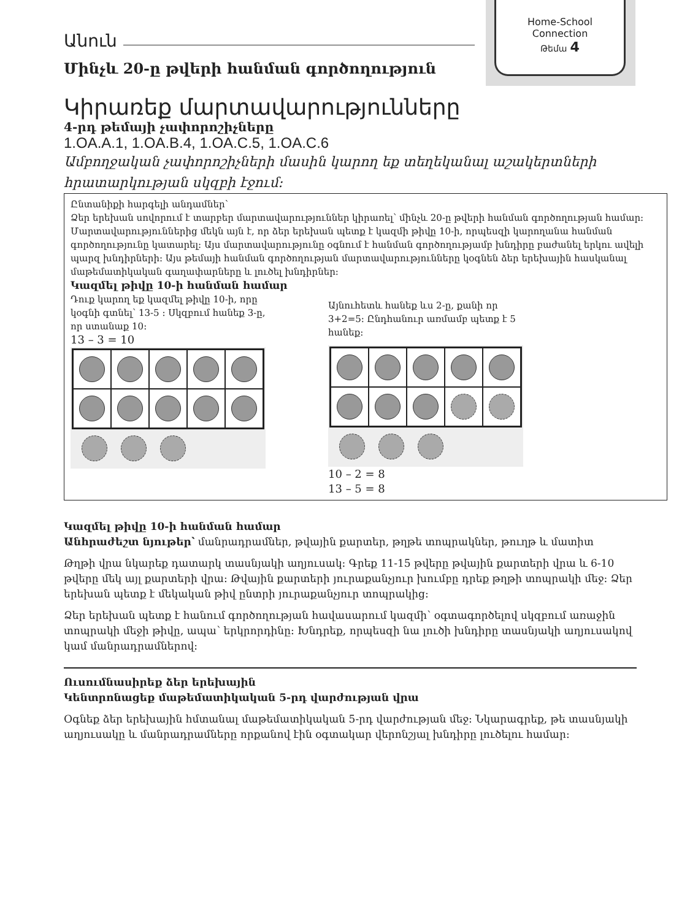Home-School
Connection
Թեմա 4
Անուն
Մինչև 20-ը թվերի հանման գործողություն
Կիրառեք մարտավարությունները
4-րդ թեմայի չափորոշիչները
1.OA.A.1, 1.OA.B.4, 1.OA.C.5, 1.OA.C.6
Ամբողջական չափորոշիչների մասին կարող եք տեղեկանալ աշակերտների հրատարկության սկզբի էջում:
Ընտանիքի հարգելի անդամներ՝
Ձեր երեխան սովորում է տարբեր մարտավարություններ կիրառել՝ մինչև 20-ը թվերի հանման գործողության համար: Մարտավարություններից մեկն այն է, որ ձեր երեխան պետք է կազմի թիվը 10-ի, որպեսզի կարողանա հանման գործողությունը կատարել: Այս մարտավարությունը օգնում է հանման գործողությամբ խնդիրը բաժանել երկու ավելի պարզ խնդիրների: Այս թեմայի հանման գործողության մարտավարությունները կօգնեն ձեր երեխային հասկանալ մաթեմատիկական գաղափարները և լուծել խնդիրներ:
Կազմել թիվը 10-ի հանման համար
Դուք կարող եք կազմել թիվը 10-ի, որը կօգնի գտնել՝ 13-5 : Սկզբում հանեք 3-ը, որ ստանաք 10:
13 – 3 = 10
Այնուհետև հանեք ևս 2-ը, քանի որ 3+2=5: Ընդհանուր առմամբ պետք է 5 հանեք:
10 – 2 = 8
13 – 5 = 8
Կազմել թիվը 10-ի հանման համար
Անհրաժեշտ նյութեր՝ մանրադրամներ, թվային քարտեր, թղթե տոպրակներ, թուղթ և մատիտ
Թղթի վրա նկարեք դատարկ տասնյակի աղյուսակ: Գրեք 11-15 թվերը թվային քարտերի վրա և 6-10 թվերը մեկ այլ քարտերի վրա: Թվային քարտերի յուրաքանչյուր խումբը դրեք թղթի տոպրակի մեջ: Ձեր երեխան պետք է մեկական թիվ ընտրի յուրաքանչյուր տոպրակից:
Ձեր երեխան պետք է հանում գործողության հավասարում կազմի՝ օգտագործելով սկզբում առաջին տոպրակի մեջի թիվը, ապա՝ երկրորդինը: Խնդրեք, որպեսզի նա լուծի խնդիրը տասնյակի աղյուսակով կամ մանրադրամներով:
Ուսումնասիրեք ձեր երեխային
Կենտրոնացեք մաթեմատիկական 5-րդ վարժության վրա
Օգնեք ձեր երեխային հմտանալ մաթեմատիկական 5-րդ վարժության մեջ: Նկարագրեք, թե տասնյակի աղյուսակը և մանրադրամները որքանով էին օգտակար վերոնշյալ խնդիրը լուծելու համար: